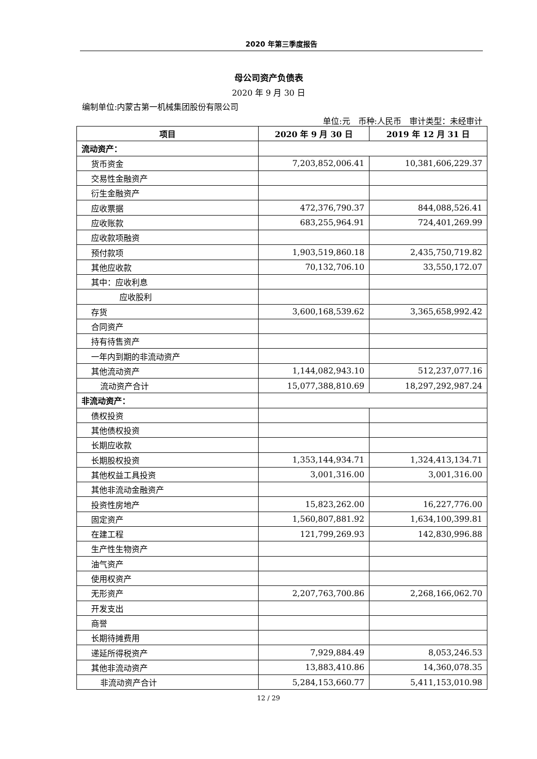2020 年第三季度报告
母公司资产负债表
2020 年 9 月 30 日
编制单位:内蒙古第一机械集团股份有限公司
单位:元　币种:人民币　审计类型：未经审计
| 项目 | 2020 年 9 月 30 日 | 2019 年 12 月 31 日 |
| --- | --- | --- |
| 流动资产： | | |
| 货币资金 | 7,203,852,006.41 | 10,381,606,229.37 |
| 交易性金融资产 | | |
| 衍生金融资产 | | |
| 应收票据 | 472,376,790.37 | 844,088,526.41 |
| 应收账款 | 683,255,964.91 | 724,401,269.99 |
| 应收款项融资 | | |
| 预付款项 | 1,903,519,860.18 | 2,435,750,719.82 |
| 其他应收款 | 70,132,706.10 | 33,550,172.07 |
| 其中：应收利息 | | |
| 应收股利 | | |
| 存货 | 3,600,168,539.62 | 3,365,658,992.42 |
| 合同资产 | | |
| 持有待售资产 | | |
| 一年内到期的非流动资产 | | |
| 其他流动资产 | 1,144,082,943.10 | 512,237,077.16 |
| 流动资产合计 | 15,077,388,810.69 | 18,297,292,987.24 |
| 非流动资产： | | |
| 债权投资 | | |
| 其他债权投资 | | |
| 长期应收款 | | |
| 长期股权投资 | 1,353,144,934.71 | 1,324,413,134.71 |
| 其他权益工具投资 | 3,001,316.00 | 3,001,316.00 |
| 其他非流动金融资产 | | |
| 投资性房地产 | 15,823,262.00 | 16,227,776.00 |
| 固定资产 | 1,560,807,881.92 | 1,634,100,399.81 |
| 在建工程 | 121,799,269.93 | 142,830,996.88 |
| 生产性生物资产 | | |
| 油气资产 | | |
| 使用权资产 | | |
| 无形资产 | 2,207,763,700.86 | 2,268,166,062.70 |
| 开发支出 | | |
| 商誉 | | |
| 长期待摊费用 | | |
| 递延所得税资产 | 7,929,884.49 | 8,053,246.53 |
| 其他非流动资产 | 13,883,410.86 | 14,360,078.35 |
| 非流动资产合计 | 5,284,153,660.77 | 5,411,153,010.98 |
12 / 29